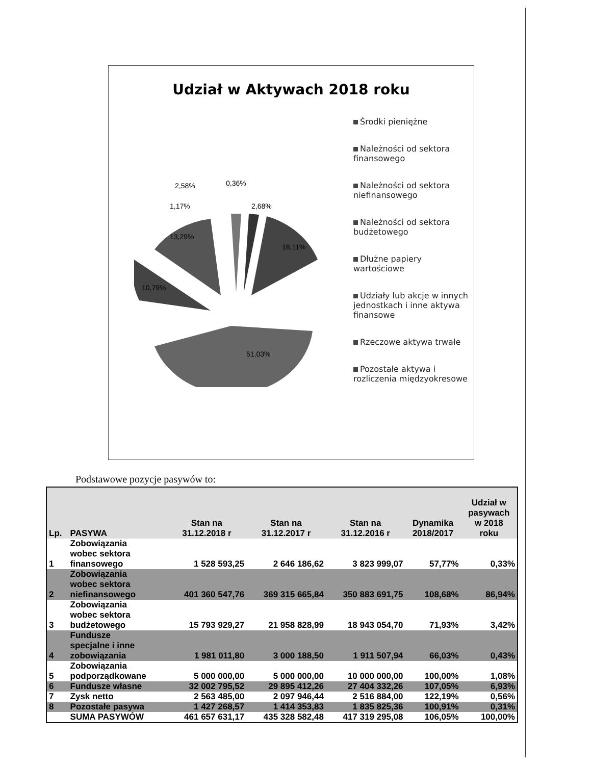Udział w Aktywach 2018 roku
2,58%
0,36%
1,17%
2,68%
13,29%
18,11%
10,79%
51,03%
Środki pieniężne
Należności od sektora finansowego
Należności od sektora niefinansowego
Należności od sektora budżetowego
Dłużne papiery wartościowe
Udziały lub akcje w innych jednostkach i inne aktywa finansowe
Rzeczowe aktywa trwałe
Pozostałe aktywa i rozliczenia międzyokresowe
Podstawowe pozycje pasywów to:
| Lp. | PASYWA | Stan na 31.12.2018 r | Stan na 31.12.2017 r | Stan na 31.12.2016 r | Dynamika 2018/2017 | Udział w pasywach w 2018 roku |
| --- | --- | --- | --- | --- | --- | --- |
| 1 | Zobowiązania wobec sektora finansowego | 1 528 593,25 | 2 646 186,62 | 3 823 999,07 | 57,77% | 0,33% |
| 2 | Zobowiązania wobec sektora niefinansowego | 401 360 547,76 | 369 315 665,84 | 350 883 691,75 | 108,68% | 86,94% |
| 3 | Zobowiązania wobec sektora budżetowego | 15 793 929,27 | 21 958 828,99 | 18 943 054,70 | 71,93% | 3,42% |
| 4 | Fundusze specjalne i inne zobowiązania | 1 981 011,80 | 3 000 188,50 | 1 911 507,94 | 66,03% | 0,43% |
| 5 | Zobowiązania podporządkowane | 5 000 000,00 | 5 000 000,00 | 10 000 000,00 | 100,00% | 1,08% |
| 6 | Fundusze własne | 32 002 795,52 | 29 895 412,26 | 27 404 332,26 | 107,05% | 6,93% |
| 7 | Zysk netto | 2 563 485,00 | 2 097 946,44 | 2 516 884,00 | 122,19% | 0,56% |
| 8 | Pozostałe pasywa | 1 427 268,57 | 1 414 353,83 | 1 835 825,36 | 100,91% | 0,31% |
| | SUMA PASYWÓW | 461 657 631,17 | 435 328 582,48 | 417 319 295,08 | 106,05% | 100,00% |